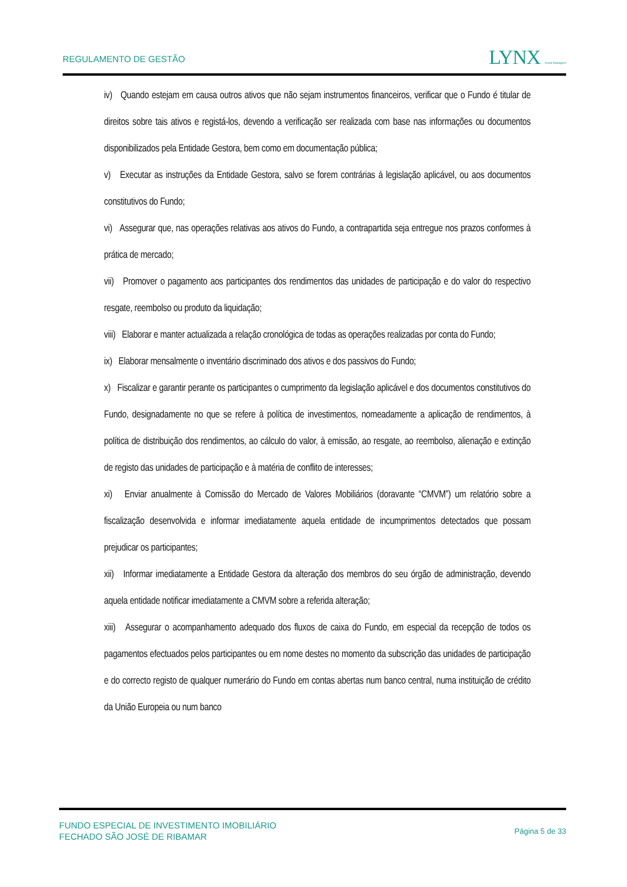REGULAMENTO DE GESTÃO
LYNX Asset Managers
iv) Quando estejam em causa outros ativos que não sejam instrumentos financeiros, verificar que o Fundo é titular de direitos sobre tais ativos e registá-los, devendo a verificação ser realizada com base nas informações ou documentos disponibilizados pela Entidade Gestora, bem como em documentação pública;
v) Executar as instruções da Entidade Gestora, salvo se forem contrárias à legislação aplicável, ou aos documentos constitutivos do Fundo;
vi) Assegurar que, nas operações relativas aos ativos do Fundo, a contrapartida seja entregue nos prazos conformes à prática de mercado;
vii) Promover o pagamento aos participantes dos rendimentos das unidades de participação e do valor do respectivo resgate, reembolso ou produto da liquidação;
viii) Elaborar e manter actualizada a relação cronológica de todas as operações realizadas por conta do Fundo;
ix) Elaborar mensalmente o inventário discriminado dos ativos e dos passivos do Fundo;
x) Fiscalizar e garantir perante os participantes o cumprimento da legislação aplicável e dos documentos constitutivos do Fundo, designadamente no que se refere à política de investimentos, nomeadamente a aplicação de rendimentos, à política de distribuição dos rendimentos, ao cálculo do valor, à emissão, ao resgate, ao reembolso, alienação e extinção de registo das unidades de participação e à matéria de conflito de interesses;
xi) Enviar anualmente à Comissão do Mercado de Valores Mobiliários (doravante “CMVM”) um relatório sobre a fiscalização desenvolvida e informar imediatamente aquela entidade de incumprimentos detectados que possam prejudicar os participantes;
xii) Informar imediatamente a Entidade Gestora da alteração dos membros do seu órgão de administração, devendo aquela entidade notificar imediatamente a CMVM sobre a referida alteração;
xiii) Assegurar o acompanhamento adequado dos fluxos de caixa do Fundo, em especial da recepção de todos os pagamentos efectuados pelos participantes ou em nome destes no momento da subscrição das unidades de participação e do correcto registo de qualquer numerário do Fundo em contas abertas num banco central, numa instituição de crédito da União Europeia ou num banco
FUNDO ESPECIAL DE INVESTIMENTO IMOBILIÁRIO
FECHADO SÃO JOSÉ DE RIBAMAR
Página 5 de 33